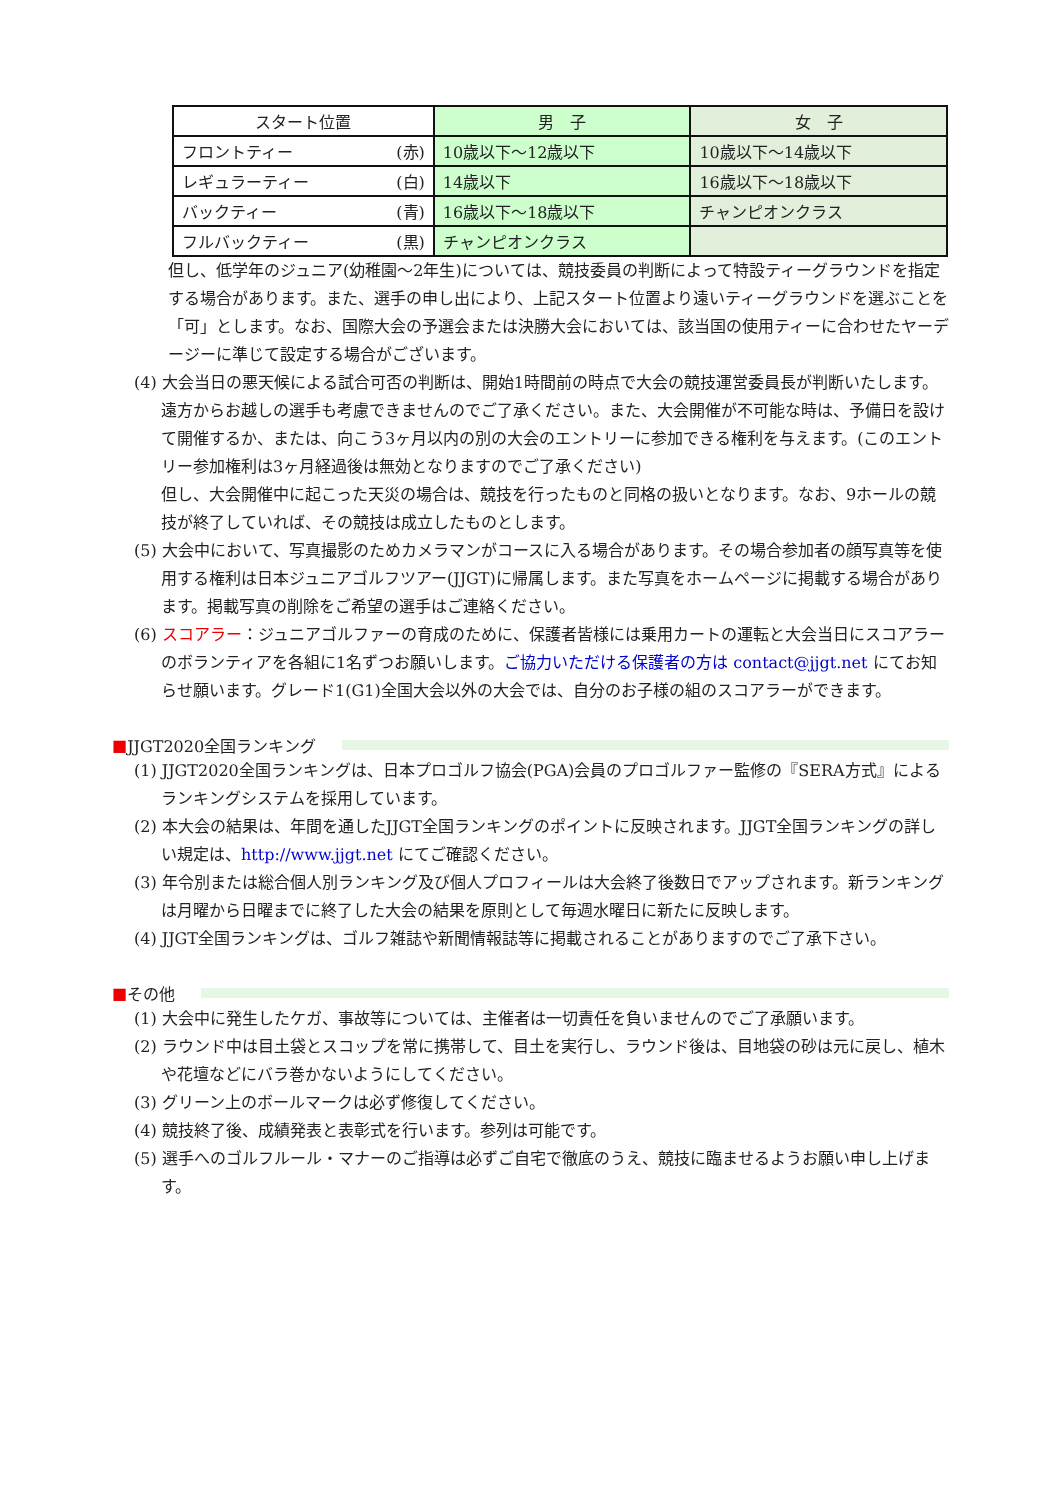| スタート位置 | 男 子 | 女 子 |
| --- | --- | --- |
| フロントティー (赤) | 10歳以下～12歳以下 | 10歳以下～14歳以下 |
| レギュラーティー (白) | 14歳以下 | 16歳以下～18歳以下 |
| バックティー (青) | 16歳以下～18歳以下 | チャンピオンクラス |
| フルバックティー (黒) | チャンピオンクラス | |
但し、低学年のジュニア(幼稚園～2年生)については、競技委員の判断によって特設ティーグラウンドを指定する場合があります。また、選手の申し出により、上記スタート位置より遠いティーグラウンドを選ぶことを「可」とします。なお、国際大会の予選会または決勝大会においては、該当国の使用ティーに合わせたヤーデージーに準じて設定する場合がございます。
(4) 大会当日の悪天候による試合可否の判断は、開始1時間前の時点で大会の競技運営委員長が判断いたします。遠方からお越しの選手も考慮できませんのでご了承ください。また、大会開催が不可能な時は、予備日を設けて開催するか、または、向こう3ヶ月以内の別の大会のエントリーに参加できる権利を与えます。(このエントリー参加権利は3ヶ月経過後は無効となりますのでご了承ください)
但し、大会開催中に起こった天災の場合は、競技を行ったものと同格の扱いとなります。なお、9ホールの競技が終了していれば、その競技は成立したものとします。
(5) 大会中において、写真撮影のためカメラマンがコースに入る場合があります。その場合参加者の顔写真等を使用する権利は日本ジュニアゴルフツアー(JJGT)に帰属します。また写真をホームページに掲載する場合があります。掲載写真の削除をご希望の選手はご連絡ください。
(6) スコアラー：ジュニアゴルファーの育成のために、保護者皆様には乗用カートの運転と大会当日にスコアラーのボランティアを各組に1名ずつお願いします。ご協力いただける保護者の方は contact@jjgt.net にてお知らせ願います。グレード1(G1)全国大会以外の大会では、自分のお子様の組のスコアラーができます。
■ JJGT2020全国ランキング
(1) JJGT2020全国ランキングは、日本プロゴルフ協会(PGA)会員のプロゴルファー監修の『SERA方式』によるランキングシステムを採用しています。
(2) 本大会の結果は、年間を通したJJGT全国ランキングのポイントに反映されます。JJGT全国ランキングの詳しい規定は、http://www.jjgt.net にてご確認ください。
(3) 年令別または総合個人別ランキング及び個人プロフィールは大会終了後数日でアップされます。新ランキングは月曜から日曜までに終了した大会の結果を原則として毎週水曜日に新たに反映します。
(4) JJGT全国ランキングは、ゴルフ雑誌や新聞情報誌等に掲載されることがありますのでご了承下さい。
■ その他
(1) 大会中に発生したケガ、事故等については、主催者は一切責任を負いませんのでご了承願います。
(2) ラウンド中は目土袋とスコップを常に携帯して、目土を実行し、ラウンド後は、目地袋の砂は元に戻し、植木や花壇などにバラ巻かないようにしてください。
(3) グリーン上のボールマークは必ず修復してください。
(4) 競技終了後、成績発表と表彰式を行います。参列は可能です。
(5) 選手へのゴルフルール・マナーのご指導は必ずご自宅で徹底のうえ、競技に臨ませるようお願い申し上げます。